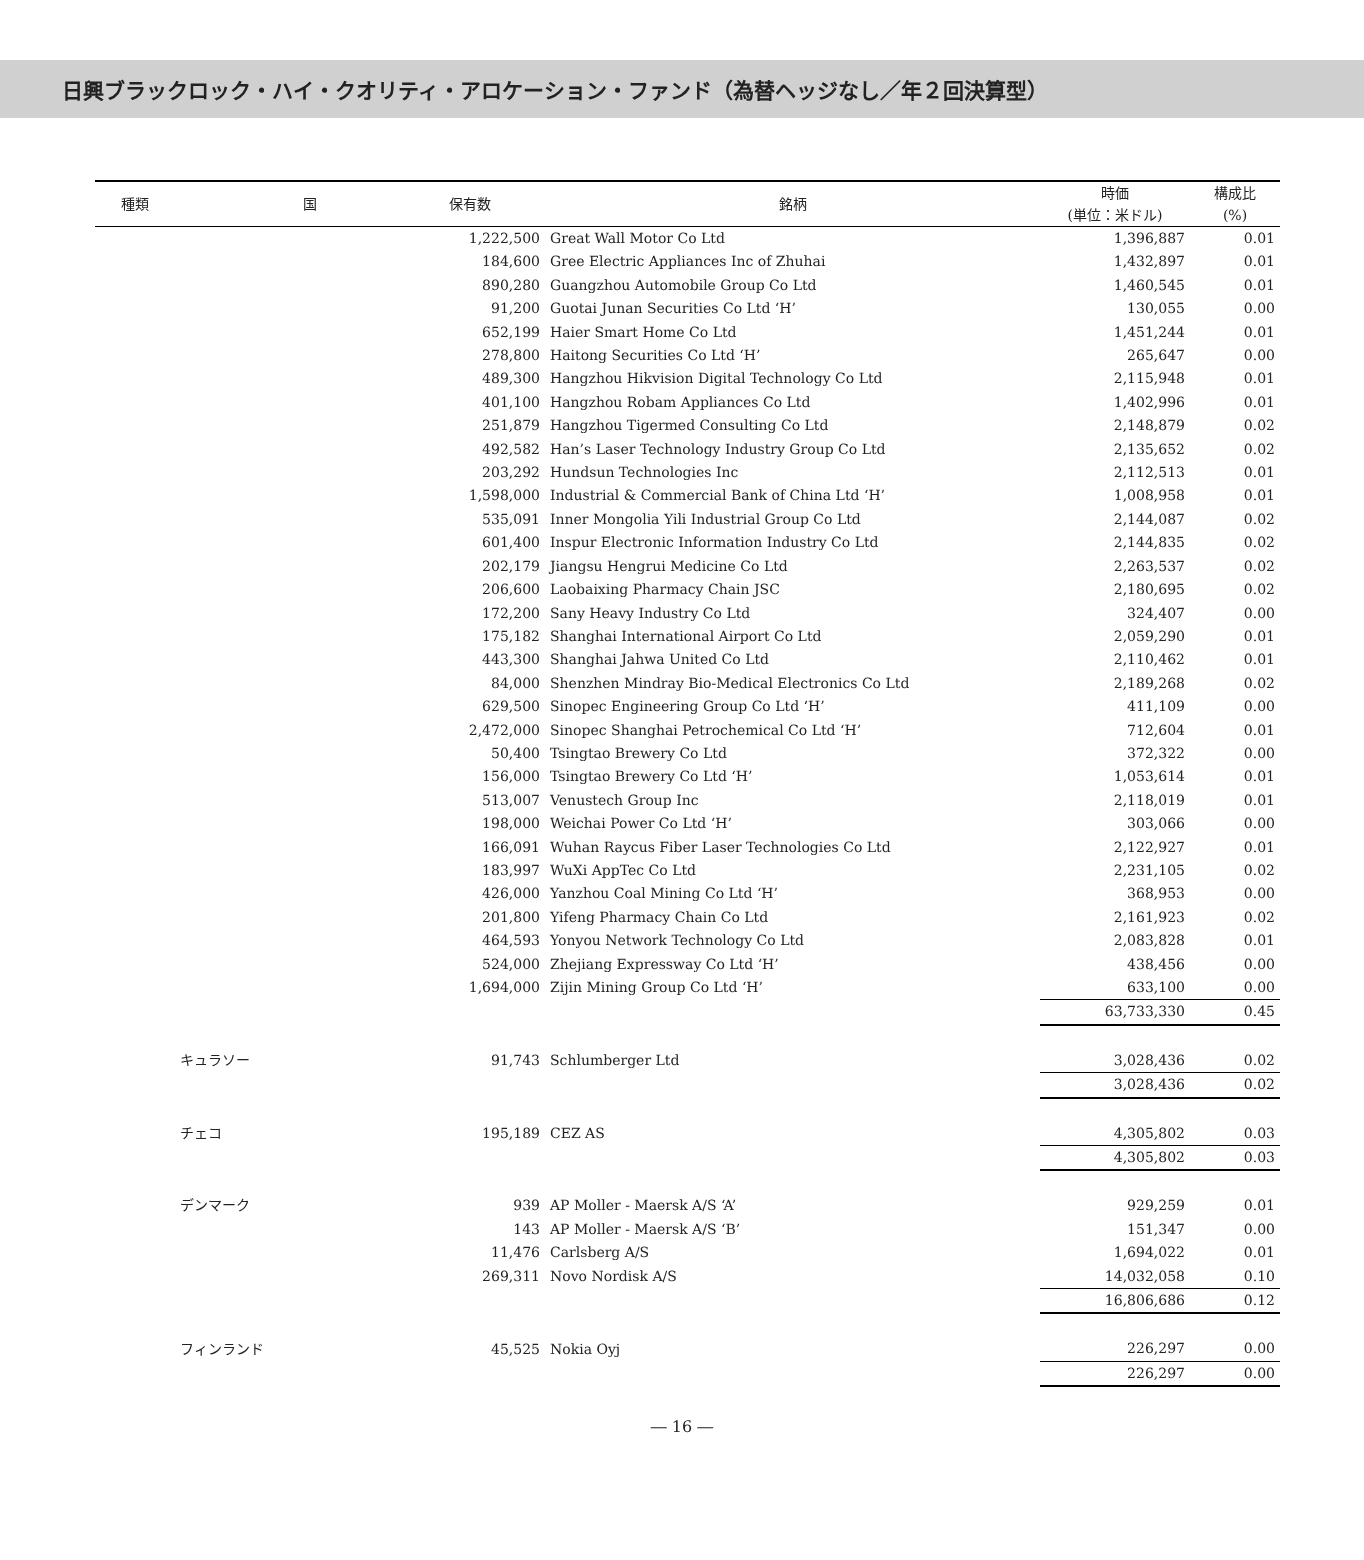日興ブラックロック・ハイ・クオリティ・アロケーション・ファンド（為替ヘッジなし／年２回決算型）
| 種類 | 国 | 保有数 | 銘柄 | 時価 (単位：米ドル) | 構成比 (%) |
| --- | --- | --- | --- | --- | --- |
| | | 1,222,500 | Great Wall Motor Co Ltd | 1,396,887 | 0.01 |
| | | 184,600 | Gree Electric Appliances Inc of Zhuhai | 1,432,897 | 0.01 |
| | | 890,280 | Guangzhou Automobile Group Co Ltd | 1,460,545 | 0.01 |
| | | 91,200 | Guotai Junan Securities Co Ltd ‘H’ | 130,055 | 0.00 |
| | | 652,199 | Haier Smart Home Co Ltd | 1,451,244 | 0.01 |
| | | 278,800 | Haitong Securities Co Ltd ‘H’ | 265,647 | 0.00 |
| | | 489,300 | Hangzhou Hikvision Digital Technology Co Ltd | 2,115,948 | 0.01 |
| | | 401,100 | Hangzhou Robam Appliances Co Ltd | 1,402,996 | 0.01 |
| | | 251,879 | Hangzhou Tigermed Consulting Co Ltd | 2,148,879 | 0.02 |
| | | 492,582 | Han’s Laser Technology Industry Group Co Ltd | 2,135,652 | 0.02 |
| | | 203,292 | Hundsun Technologies Inc | 2,112,513 | 0.01 |
| | | 1,598,000 | Industrial & Commercial Bank of China Ltd ‘H’ | 1,008,958 | 0.01 |
| | | 535,091 | Inner Mongolia Yili Industrial Group Co Ltd | 2,144,087 | 0.02 |
| | | 601,400 | Inspur Electronic Information Industry Co Ltd | 2,144,835 | 0.02 |
| | | 202,179 | Jiangsu Hengrui Medicine Co Ltd | 2,263,537 | 0.02 |
| | | 206,600 | Laobaixing Pharmacy Chain JSC | 2,180,695 | 0.02 |
| | | 172,200 | Sany Heavy Industry Co Ltd | 324,407 | 0.00 |
| | | 175,182 | Shanghai International Airport Co Ltd | 2,059,290 | 0.01 |
| | | 443,300 | Shanghai Jahwa United Co Ltd | 2,110,462 | 0.01 |
| | | 84,000 | Shenzhen Mindray Bio-Medical Electronics Co Ltd | 2,189,268 | 0.02 |
| | | 629,500 | Sinopec Engineering Group Co Ltd ‘H’ | 411,109 | 0.00 |
| | | 2,472,000 | Sinopec Shanghai Petrochemical Co Ltd ‘H’ | 712,604 | 0.01 |
| | | 50,400 | Tsingtao Brewery Co Ltd | 372,322 | 0.00 |
| | | 156,000 | Tsingtao Brewery Co Ltd ‘H’ | 1,053,614 | 0.01 |
| | | 513,007 | Venustech Group Inc | 2,118,019 | 0.01 |
| | | 198,000 | Weichai Power Co Ltd ‘H’ | 303,066 | 0.00 |
| | | 166,091 | Wuhan Raycus Fiber Laser Technologies Co Ltd | 2,122,927 | 0.01 |
| | | 183,997 | WuXi AppTec Co Ltd | 2,231,105 | 0.02 |
| | | 426,000 | Yanzhou Coal Mining Co Ltd ‘H’ | 368,953 | 0.00 |
| | | 201,800 | Yifeng Pharmacy Chain Co Ltd | 2,161,923 | 0.02 |
| | | 464,593 | Yonyou Network Technology Co Ltd | 2,083,828 | 0.01 |
| | | 524,000 | Zhejiang Expressway Co Ltd ‘H’ | 438,456 | 0.00 |
| | | 1,694,000 | Zijin Mining Group Co Ltd ‘H’ | 633,100 | 0.00 |
| | | | | 63,733,330 | 0.45 |
| | キュラソー | 91,743 | Schlumberger Ltd | 3,028,436 | 0.02 |
| | | | | 3,028,436 | 0.02 |
| | チェコ | 195,189 | CEZ AS | 4,305,802 | 0.03 |
| | | | | 4,305,802 | 0.03 |
| | デンマーク | 939 | AP Moller - Maersk A/S ‘A’ | 929,259 | 0.01 |
| | | 143 | AP Moller - Maersk A/S ‘B’ | 151,347 | 0.00 |
| | | 11,476 | Carlsberg A/S | 1,694,022 | 0.01 |
| | | 269,311 | Novo Nordisk A/S | 14,032,058 | 0.10 |
| | | | | 16,806,686 | 0.12 |
| | フィンランド | 45,525 | Nokia Oyj | 226,297 | 0.00 |
| | | | | 226,297 | 0.00 |
― 16 ―